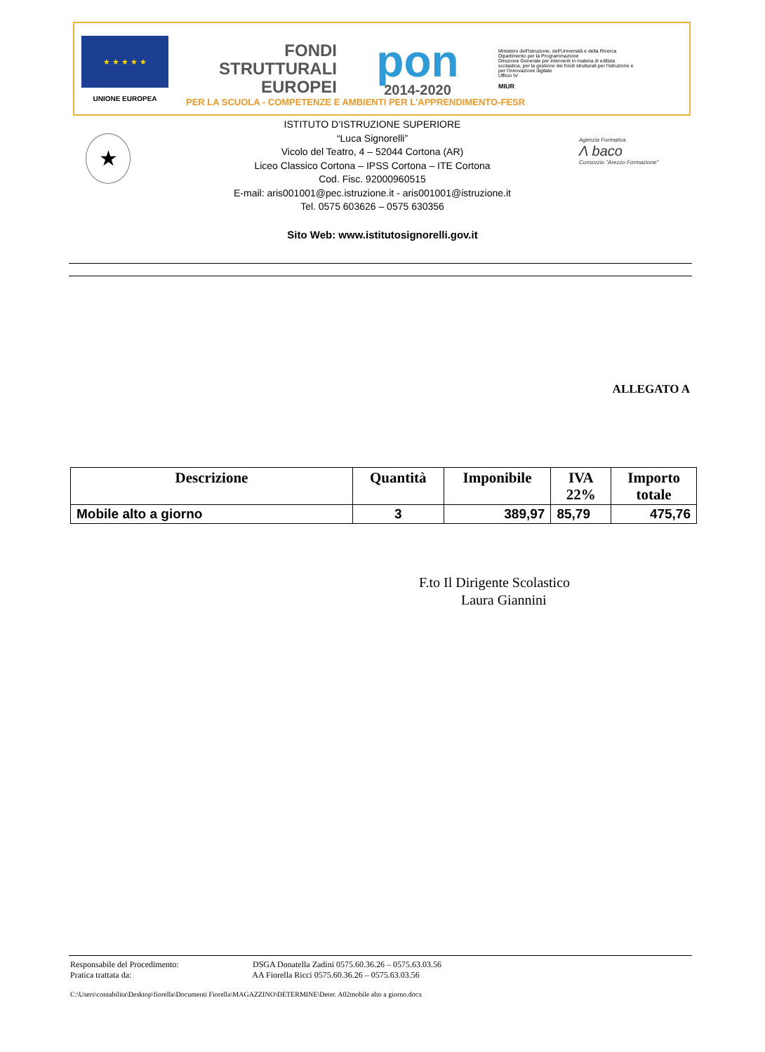★ ★ ★ ★ ★
UNIONE EUROPEA
FONDI
STRUTTURALI
EUROPEI
pon
2014-2020
Ministero dell'Istruzione, dell'Università e della Ricerca
Dipartimento per la Programmazione
Direzione Generale per interventi in materia di edilizia scolastica, per la gestione dei fondi strutturali per l'istruzione e per l'innovazione digitale
Ufficio IV
MIUR
PER LA SCUOLA - COMPETENZE E AMBIENTI PER L'APPRENDIMENTO-FESR
★
ISTITUTO D’ISTRUZIONE SUPERIORE
“Luca Signorelli”
Vicolo del Teatro, 4 – 52044 Cortona (AR)
Liceo Classico Cortona – IPSS Cortona – ITE Cortona
Cod. Fisc. 92000960515
E-mail: aris001001@pec.istruzione.it - aris001001@istruzione.it
Tel. 0575 603626 – 0575 630356
Agenzia Formativa
Λ baco
Consorzio "Arezzo Formazione"
Sito Web: www.istitutosignorelli.gov.it
ALLEGATO A
| Descrizione | Quantità | Imponibile | IVA 22% | Importo totale |
| --- | --- | --- | --- | --- |
| Mobile alto a giorno | 3 | 389,97 | 85,79 | 475,76 |
F.to Il Dirigente Scolastico
Laura Giannini
Responsabile del Procedimento: DSGA Donatella Zadini 0575.60.36.26 – 0575.63.03.56
Pratica trattata da: AA Fiorella Ricci 0575.60.36.26 – 0575.63.03.56
C:\Users\contabilita\Desktop\fiorella\Documenti Fiorella\MAGAZZINO\DETERMINE\Deter. A02mobile alto a giorno.docx